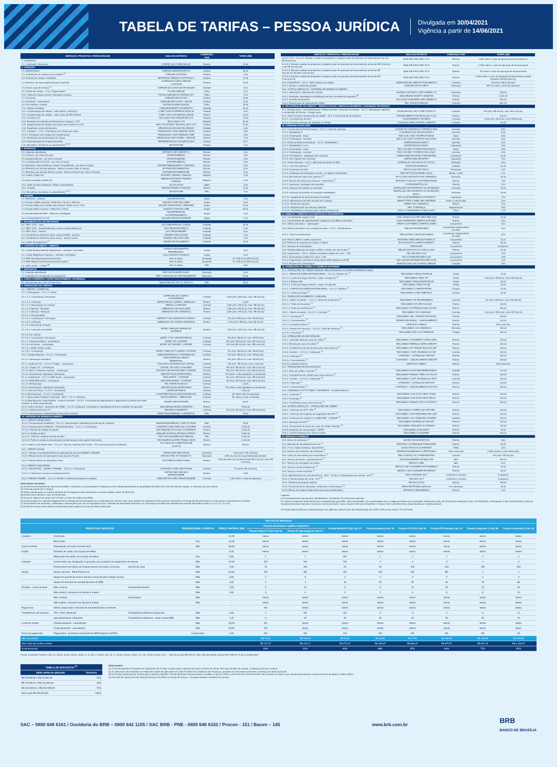TABELA DE TARIFAS – PESSOA JURÍDICA
Divulgada em 30/04/2021
Vigência a partir de 14/06/2021
| SERVIÇOS / PRODUTOS / PERIODICIDADE | SIGLA NO EXTRATO | COBRANÇA POR | TARIFA (R$) |
| --- | --- | --- | --- |
| 1. CADASTRO | | | |
| 1.1. Confecção / renovação | CONFECCAO / RENOVACAO | Evento | 41,00 |
| 2. CHEQUES | | | |
| 2.1. Administrativo | CHEQUE ADMINISTRATIVO | Cheque | 35,00 |
| 2.2. Acolhimento do cheque para custódia <sup>(2)</sup> | CHEQUE-CUSTODIA | Cheque | 0,95 |
| 2.3. Retirada de cheque custodiado | RETIRADA CHEQUE CUSTODIADO | Cheque | 13,00 |
| 2.4. Alteração da data programada para depósito | ALTERACAO DATA CHEQUE CUSTODIA | Cheque | 13,00 |
| 2.5. Avulso / guia de cheque <sup>(*)</sup> | CHEQUE AVULSO/GUIA DE SAQUE | Unidade | 3,00 |
| 2.6. Folhas de cheque – 2.6.1. Dispensadora | FOLHA CHEQUE | Folha | 2,00 |
| 2.6.2. Talão de cheque (caixa) / formulário contínuo | FOLHA CHEQUE F/CONTÍNUO (P) | Folha | 4,23 |
| 2.7. Devolvido | CHEQUE DEVOLVIDO | Cheque | 40,00 |
| 2.8. Devolvido - multa Bacen | CHEQUE DEVOLVIDO - MULTA | Cheque | 0,35 |
| 2.9. Pré-sustado / sustado | SUSTACAO/REVOGACAO | Folha | 15,00 |
| 2.10. Débitos acatados | CHEQUES/DEBITOS ACATADOS | Unidade | 40,00 |
| 2.11. Compensação de cheque - valor inferior a R$ 50,00 | COMP CH/VLR INFERIOR R$ 50,00 | Cheque | 2,00 |
| 2.12. Compensação de cheque - valor acima de R$ 4.999,99 | COMP CH/VLR ACIMA R$ 4.999,99 | Evento | 0,11% |
| 2.13. Inclusão CCF | INCLUSAO DE CHEQUE EM CCF | Cheque | 24,00 |
| 2.14. Exclusão do Cadastro de Emitente de Cheques - CCF | EXCLUSAO CCF | Registro | 51,00 |
| 2.15. Regularização de cheque sem fundo não incluído no CCF | REG CH S/FUNDO NAOINCLUIDO CCF | Cheque | 40,00 |
| 2.16. Requisição avulsa de talonário | REQUISICAO AVULSA TALONARIO | Unidade | 6,45 |
| 2.17. Cheques – 2.17.1. Transação com cheque por caixa | TRANSACAO COM CHEQUE CAIXA | Cheque | 4,50 |
| 2.17.2. Transação com cheque por compensação | TRANSACAO COM CHEQUE COMP | Cheque | 2,50 |
| 2.18. Reativação do fornecimento de cheque | REATIVACAO DE FORNEC. CHEQUE | Evento | 7,00 |
| 2.19. Representação de cheque devolvido | REPRESENTACAO CH DEVOLVIDO | Cheque | 11,77 |
| 2.20. Microfilme, microficha ou assemelhado <sup>(1) (*)</sup> | MICROFILME | Cheque | 7,00 |
| 3. EXTRATOS | | | |
| 3.1. Depósito identificado | EXTRATO DEP IDENTIF PJ | Extrato | 3,00 |
| 3.2. Pessoal - por mês ou fração | EXTRATOMES(P) | Extrato | 3,00 |
| 3.3. Autoatendimento - por mês ou fração | EXTRATOMES(E) | Extrato | 2,50 |
| 3.4. Correspondente no País - por mês ou fração | EXTRATOMES(C) | Extrato | 2,50 |
| 3.5. Eletrônico / Banco24Horas / Rede Compartilhada - por mês ou fração | EXTRATOMES(E)BANCO 24HORAS | Extrato | 2,50 |
| 3.6. Eletrônico por período pessoal - últimos 6 meses (mês ou fração) | EXTRATOMOVIMENTO(P) | Extrato | 6,00 |
| 3.7. Eletrônico por período demais canais - últimos 6 meses (por mês ou fração) | EXTRATOMOVIMENTO(E) | Extrato | 3,00 |
| 3.8. Padrão CNAB 240 | EXTRATO PADRAO CNAB240 | Registro | 0,35 |
| 3.9. Reenvio padrão CNAB 240 | REENVIO EXTRATO PADRAO CNAB240 | Registro | 0,35 |
| 3.10. Saldo via Banco24Horas / Rede Compartilhada | SLD BCO24H | Saldo | 2,50 |
| 3.11. Postado | TARIFA EXTRATO POSTADO | Evento | 10,00 |
| 3.12. Microfilme, microficha ou assemelhado <sup>(1) (*)</sup> | MICROFILME | Mês | 7,00 |
| 4. SAQUES | | | |
| 4.1. Eletrônico - pessoal | SAQUEPESSOAL | Saque | 3,00 |
| 4.2. Função crédito nacional - Rede Plus / Cirrus e 24Horas | SAQUE PLUS/FUNC CRED | Saque | 9,00 |
| 4.3. Função débito e/ou crédito internacional - Rede Cirrus / Plus | SAQUE CIRRUS/FUNC CRED/DEB | Saque | 20,00 |
| 4.4. Função débito nacional - Rede Plus / Cirrus | SAQUE PLUS/FUNC DEB | Saque | 20,00 |
| 4.5. Autoatendimento BRB - 24Horas e Interligado | SAQUETERMINAL AUTOATENDIMENTO | Saque | 2,00 |
| 4.6. Correspondente no País | SAQUECORRESPONDENTE | Saque | 2,00 |
| 5. MOVIMENTAÇÃO DE RECURSOS | | | |
| 5.1. TED / DOC - caixa | DOC/TEDPESSOAL (CAIXA) | Unidade | 18,75 |
| 5.2. TED / DOC - autoatendimento e outros meios eletrônicos | DOC/TEDELETRONICO | Unidade | 9,40 |
| 5.3. TED / DOC - internet | DOC/TEDINTERNET | Unidade | 9,40 |
| 5.4. Transferência eletrônica entre contas do BRB - pessoal | TRANSF. RECURSO(P) | Unidade | 2,00 |
| 5.5. Transferência eletrônica entre contas - demais canais | TRANSF. RECURSO (E/I) | Unidade | 1,20 |
| 5.6. Ordem de pagamento <sup>(*)</sup> | ORDEM DE PAGAMENTO | Unidade | 30,00 |
| 6. CARTÕES DE DÉBITO / CRÉDITO | | | |
| 6.1. Cartão Brasília Maestro Empresarial - emissão / reemissão | CARTAO BSB MAESTRO EMPRESARIAL | Cartão | 9,00 |
| 6.2. Cartão Magnético Poupança - emissão / reemissão | 2VIA-CARTAOPOUPANCA | Cartão | 9,00 |
| 6.3. BRB Visa Empresarial Internacional | Não se aplica | Anuidade | 12 x R$ 20,00 (R$ 240,00) |
| 6.4. BRB MasterCard Empresarial Internacional | Não se aplica | Anuidade | 12 x R$ 20,00 (R$ 240,00) |
| 6.5. SMS celular - Crédito <sup>(3)</sup> | Não se aplica | Mês | 3,00 |
| 7. DEPÓSITOS | | | |
| 7.1. Depósito identificado | DEPOSITOIDENTIFICADO | Operação | 5,00 |
| 7.2. Depósito de consignação em pagamento | DEP CONSIGNACAO EM PAGAMENTO | Operação | 15,00 |
| 8. CONTA CORRENTE / CONTA INVESTIMENTO / POUPANÇA | | | |
| 8.1. Manutenção de conta corrente ativa | MANUTENCAO DE C/C ATIVA PJ | Mês | 39,00 |
| 9. OPERAÇÕES DE CRÉDITO | | | |
| 9.1. CRÉDITO COMERCIAL | | | |
| 9.1.1. Antecipação – 9.1.1.1. Cartão | | | |
| 9.1.1.1.1. Contratação / renovação | ANTECIPACAO CARTAO CONTR/RENOV | Contrato | 0,5% (mín. R$ 20,00, máx. R$ 400,00) |
| 9.1.1.1.2. Liberação | ANTECIPACAO CARTAO LIBERACAO | Evento | 1,00% |
| 9.1.1.1.3. Reavaliação de contrato | REAVAL CONTRATO | Contrato | 0,5% (mín. R$ 20,00, máx. R$ 400,00) |
| 9.1.1.2. Duplicata - liberação | LIBERACAO DE DUPLICATA | Evento | 1,5% (mín. R$ 25,00, máx. R$ 250,00) |
| 9.1.1.3. Cobrança - liberação | LIBERACAO DE COBRANCA | Evento | 1,5% (mín. R$ 10,00, máx. R$ 100,00) |
| 9.1.1.4. Conta garantida | | | |
| 9.1.1.4.1. Contratação / renovação | ANTECIP CTA GARANTIDA CTR/RNV | Contrato | 3% (mín. R$ 58,00, máx. R$ 873,00) |
| 9.1.1.4.2. Liberação | LIBERACAO DE CONTA GARANTIDA | Evento | 0,2% (mín. R$ 8,00, máx. R$ 29,00) |
| 9.1.1.5. Desconto de cheques | | | |
| 9.1.1.5.1. Liberação de borderô | ANTEC CHEQUE LIBERACAO BORDERO | Borderô | 1,5% (mín. R$ 10,00, máx. R$ 100,00) |
| 9.1.1.6. De contrato | | | |
| 9.1.1.6.1. Contratação / renovação | ANTEC CTR CONTRAT/RENOV | Contrato | 3% (mín. R$ 58,00, máx. R$ 873,00) |
| 9.1.1.7. Nota promissória - contratação | ANTEC NP CONTRAT | Contrato | 3% (mín. R$ 100,00, máx. R$ 5.000,00) |
| 9.1.1.8. Hot money - contratação | ANTEC HOT MONEY CONTRAT | Contrato | 3% (mín,R$ 100,00, máx. R$ 5.000,00) |
| 9.1.1.9. Crédito rotativo cartão | | | |
| 9.1.1.9.1. Contratação | ANTEC CRED ROT CARTAO CONTRAT | Contrato | 2% (mín. R$ 58,00, máx. R$ 873,00) |
| 9.1.2. Cheque Especial – 9.1.2.1. Contratação | CHEQUE ESPECIAL-CONTRATACAO | Contrato | 3% (mín. R$ 52,00, máx. R$ 524,00) |
| 9.1.2.2. Renovação semestral | CHEQ ESPECIAL-RENOV SEMESTRAL | Evento | 3% (mín. R$ 52,00, máx. R$ 524,00) |
| 9.1.3. Capital de Giro – 9.1.3.1. Progiro - contratação | PROGIRO/CONTRATACAO CAPITAL | Contrato | 3% (mín. R$ 100,00, máx. 5.000,00) |
| 9.1.3.2. Progiro 13º - contratação | CAPITAL DE GIRO 13 SALARIO | Contrato | 3% (mín. R$ 100,00, máx. R$ 5.000,00) |
| 9.1.3.3. Micro / Pequena empresa - contratação | PROGIRO MICRO/PEQ EMP CONTRAT | Contrato | 3% (mín. R$ 100,00, máx. R$ 5.000,00) |
| 9.1.3.4. Amortização / liquidação antecipada | AMORT/LIQUID ANTECIPADA | Evento | 2% sobre o valor liquidado ou amortizado |
| 9.1.4. Investimento – 9.1.4.1. BRB Invest - contratação | BRB INVEST - CONTRAT | Contrato | 3% (mín. R$ 100,00, máx. R$ 5.000,00) |
| 9.1.4.2. BRB MPE Invest - contratação | BRB MPE INVEST - CONTRAT | Contrato | 3% (mín. R$ 100,00, máx. R$ 5.000,00) |
| 9.1.4.3. Estruturação | TAR. ESTRUTURACAO | Contrato | 1,00% |
| 9.1.4.4. Amortização / liquidação antecipada | AMORT/LIQUID ANTECIPADA | Evento | 2% sobre o valor liquidado ou amortizado |
| 9.1.5. Carta de Fiança – 9.1.5.1. Contratação | CARTA DE FIANCA | Contrato | 1.500,00 |
| 9.1.6. Microfinanças – 9.1.6.1. Contratação | CONT/RENOVACAO MICROFINANCAS | Contrato | 2% sobre valor da operação |
| 9.1.7. Microcrédito Produtivo Orientado - MPO – 9.1.7.1. Abertura | MICROCREDITO - ABERTURA | Contrato | 3% sobre o valor contratado |
| 9.1.8. Adiantamento a depositantes - excesso de limite – 9.1.8.1. Concessão de adiantamento a depositante (cobertura de saldo devedor ou limite ultrapassado) | ADIANT. DEPOSITANTE | Evento | 55,50 |
| 9.1.9. Outros serviços - operações de crédito – 9.1.9.1. Avaliação, reavaliação e substituição de bens recebidos em garantia | AVAL/REAVAL/SUBS GARANTIA | Evento | 2.500,00 |
| 9.1.9.2. Redirecionamento PJ | REDIRECIONAMENTO | Contrato | 3% (mín. R$ 100,00, máx. R$ 5.000,00) |
| 9.1.9.3. Manutenção e administração mensal de contratos | MANUT/ADM MENSAL CONTRATOS | Mês | 25,00 |
| 10. CARTEIRA DE DESENVOLVIMENTO | | | |
| 10.1. CRÉDITO IMOBILIÁRIO | | | |
| 10.1.1. Financiamento Imobiliário – 10.1.1.1. Manutenção e administração mensal de contratos | MANUT/ADM MENSAL CONT OP IMOB | Mês | 25,00 |
| 10.1.2. Financiamento Imobiliário - Plano Empresário – 10.1.2.1. Contratação | CONTRAT PLANO EMP NAO CONVENI | Contrato | 2.000,00 |
| 10.1.2.2. Estudo de análise de projeto | EST ANALISE PROJ NAO CONVENIAD | Evento | 2.500,00 |
| 10.1.2.3. Análise jurídica | ANALISE JURIDICA DE MAIS OPERAC | Evento | 2.500,00 |
| 10.1.2.4. Vistoria e medição mensal de obra | TAR VISTORIA/MEDICAO MENSAL | Mês | 2.400,00 |
| 10.1.2.5. Tarifa de anuência de operações (anuência para outro agente financeiro) | TAR ANUENCIA OPER FINANC IMOB | Evento | 2.000,00 |
| 10.1.3. Minha Casa Minha Vida – 10.1.3.1. Taxa de Cobertura de Custos - TCC de financiamento imobiliário | TCC TAXA DE COBERTURA DE CUSTOS | Evento | 800,00 |
| 10.2. CRÉDITO RURAL | | | |
| 10.2.1. Vistoria e acompanhamento de aplicação de recursos BNDES / FINAME | VIST/ACOMP RECURSOS | Operação | 0,5% (máx. R$ 2.500,00) |
| 10.2.2. Estudo técnico de operações rurais (exceto Pronaf) | ESTUDO TEC OP RURAIS PJ | Operação | 0,5% do valor do orçamento/saldo devedor |
| 10.2.3. Vistoria prévia de operações rurais | VIST PREVIA CRED RURAL | Evento | 0,5% do valor do orçamento (mín R$ 2.200,00, máx. R$ 5.000,00) |
| 10.3. CRÉDITO INDUSTRIAL | | | |
| 10.3.1. INDUSTRIAL - BNDES / FINAME – 10.3.1.1. Contratação | CONTRATO CRED INDUSTRIAL | Contrato | 2% (máx. R$ 3.000,00) |
| 10.3.1.2. Vistoria de recursos e acompanhamento | VIST/ACOMP RECURS BNDES/FINAME | Evento | 0,5% |
| 10.3.2. BNDES FINAME – 10.3.2.1. Estudo e análise de propostas e projetos | ANALISE PROJ REC BNDES/FINAME | Contrato | 0,2% sobre o valor da operação |
Observações da tabela:
(1) A tarifa de fornecimento de cópia de microfilme, microficha ou assemelhado é cobrada por mês independentemente da quantidade de folhas. Em caso de folha de cheque, a cobrança será por evento.
(2) Cobrada a partir do 1º cheque.
(3) Tarifa cobrada para um número ilimitado de mensagens e para transações na função crédito a partir de R$ 50,00.
(4) A tarifa será cobrada a cada 30 (trinta) dias.
(5) Prazo de vigência da tarifa é de 120 dias a contar da análise do crédito.
(6) A tarifa poderá ser cobrada integralmente na entrega da documentação ou na assinatura do contrato, bem como poderá ser cobrada de forma parcial, uma parte na entrega da documentação e a outra parte na assinatura do contrato.
(7) Fornecimento de atestados, certificados e declarações que não se enquadrem como "atestado de idoneidade financeira" ou "declaração de dados de emitentes de cheques devolvidos motivo 11 a 14, 21, 22 e 31".
(*) A tarifa do serviço será cobrada manualmente pelas agências no ato da efetiva realização.
| SERVIÇOS / PRODUTOS / PERIODICIDADE | SIGLA NO EXTRATO | COBRANÇA POR | TARIFA (R$) |
| --- | --- | --- | --- |
| 10.3.3. FCO – 10.3.3.1. Estudo e análise de propostas e projetos (valor da operação de financiamento de até R$ 15.000,00) | ANALISE PROJ REC FCO | Evento | 0,5% sobre o valor da operação de financiamento |
| 10.3.3.2. Estudo e análise de propostas e projetos (valor da operação de financiamento acima de R$ 15.000,00 e até R$ 200.000,00) | ANALISE PROJ REC FCO | Evento | 0,75% sobre o valor da operação de financiamento |
| 10.3.3.3. Estudo e análise de propostas e projetos (valor da operação de financiamento acima de R$ 200.000,00 até R$ 1.000.000,00) | ANALISE PROJ REC FCO | Evento | 1% sobre o valor da operação de financiamento |
| 10.3.3.4. Estudo e análise de propostas e projetos (valor da operação de financiamento acima de R$ 1.000.000,00) | ANALISE PROJ REC FCO | Evento | 1,25% sobre o valor da operação de financiamento (tarifa limitada a R$ 500.000,00) |
| 10.4. FUNGETUR – 10.4.1. Tarifa abertura de crédito | ABERTURA DE CRÉDITO FUNGENTUR | Contrato | 3% (máx. R$ 10.000,00) |
| 10.4.2. Estudo e análise de projetos | ANÁLISE DE PROJETO | Operação | Até 2% sobre o valor da operação |
| 10.5. OUTROS SERVIÇOS - CARTEIRA DE DESENVOLVIMENTO | | | |
| 10.5.1. Aditamento / alteração de contrato | ADITAM CONTRATO CART DESENV PJ | Operação | 250,00 |
| 10.5.2. Avaliação, reavaliação e substituição de bens recebidos em garantia <sup>(6)</sup> | AVAL/REAVAL/SUBST GARANTIA | Evento | 2.500,00 |
| 10.5.3. Inclusão de gravame | INCLUSAO GRAVAME CART DESEN PJ | Evento | 400,00 |
| 10.5.4. Estruturação de operação de crédito | TAR. ESTRUTURACAO | Contrato | Até 2% |
| 11. RECUPERAÇÃO DE CRÉDITO - RENEGOCIAÇÃO / REESCALONAMENTO / ASSUNÇÃO DE DÍVIDAS | | | |
| 11.1. Renegociação / reescalonamento / refinanciamento / assunção de dívidas – 11.1.1. Atualização cadastral e composição de dívidas - renegociação | ATUALIZACAO CAD COMP DIVIDA PJ | Contrato | 3% (mín. R$ 400,00, máx. R$ 4.000,00) |
| 11.2. Outros serviços recuperação de crédito – 11.2.1. Fornecimento de recálculo | FORNECIMENTO DE RECALCULO (2º) | Evento | 100,00 |
| 11.2.2. Levantamento de bens | LEVANTAMENTO DE BENS | Consulta | 0,5% (mín. R$ 50,00, máx. R$ 800,00) |
| 11.2.3. Consulta a serviços de proteção ao crédito | CONSULTA SERV PROTEC CREDITO | Consulta | 50,00 |
| 12. COBRANÇA BANCÁRIA | | | |
| 12.1. Convencional (emissão banco) – 12.1.1. Carnê de cobrança | CARNE DE COBRANCA-CONVENCIONAL | Inclusão | 5,90 |
| 12.1.2. Modalidade 3 | CONVENCIONAL MODALIDADE 3 | Inclusão | 5,00 |
| 12.1.3. Postecipada - baixa | TAR COB CONV POSTECIP BAIXA | Baixa | 3,90 |
| 12.1.4. Postecipada - inclusão | TAR COB CONV POSTECIP INCLUSAO | Inclusão | 0,40 |
| 12.2. Direta (emissão beneficiário) – 12.2.1. Modalidade 2 | DIRETA MODALIDADE 2 | Inclusão | 5,00 |
| 12.2.2. Modalidades 1 ou 5 | DIRETA MODALIDADE 1 | Liquidação | 4,50 |
| 12.2.3. Postecipada - baixa | TAR COB REG POSTECIPADA BAIXA | Baixa | 3,90 |
| 12.2.4. Postecipada - inclusão | TAR COB REG POSTECIP INCLUSAO | Inclusão | 0,30 |
| 12.2.5. Pré-impresso - liquidação (em extinção) | DIRETA SEM REGISTRO PRE-IMPRES | Liquidação | 10,00 |
| 12.2.6. Sem registro (em extinção) | DIRETA SEM REGISTRO | Liquidação | 7,90 |
| 12.3. Outros Serviços – 12.3.1. Alteração de dados do título | ALTERACAO DE DADOS DO TITULO | Alteração | 4,90 |
| 12.3.2. Carta de anuência <sup>(*)</sup> | CARTA DE ANUENCIA | Unidade | 10,00 |
| 12.3.3. Devolução de título | DEVOLUCAO DE TITULO | Devolução | 1,40 |
| 12.3.4. Distribuição de bloquetos / carnês - via agência beneficiária | TAR DIST BLOQ/CARNE VIA AG | Boleto / carnê | 0,70 |
| 12.3.5. Exclusão de arquivo de cobrança <sup>(*)</sup> | EXCLUSAO ARQUIVOS DE COBRANCA | Exclusão | 25,00 |
| 12.3.6. Extrato de posição de cobrança - francesinha <sup>(*)</sup> | EXTRATO POSICAO COB FRANCESINH | Evento | 7,80 |
| 12.3.7. Impressão / postagem de bloquetos | POSTAGEM/TITULOS | Evento | 2,10 |
| 12.3.8. Instrução de protesto ou sustação | INSTRUÇÃO DE PROTESTO OU SUSTAÇÃO | Instrução | 10,50 |
| 12.3.9. Instrução de protesto ou sustação modalidade 1 | INSTRUÇÃO DE PROTESTO OU SUSTAÇÃO MOD 1 | Instrução | 18,00 |
| 12.3.10. Liquidação de apontamentos de protesto | TAR LIQ APONTAMENTO PROTESTO | Liquidação | 7,90 |
| 12.3.11. Manutenção de título vencido (em carteira) | MANUT TITULO VENC EM CARTEIRA | Título a cada 30 dias | 2,00 |
| 12.3.12. Rateio de cobrança | RATEIO DE COBRANCA | Evento | 1,20 |
| 12.3.13. Regularização de cobrança rejeitada | REG COBRANÇA | Regularização | 6,50 |
| 12.3.14. Transferência cobrança para carteira de desconto | TITULO TRANSFERIDO-DESCONTO | Título | 1,70 |
| 13. DÉBITOS / CRÉDITOS AUTOMÁTICOS E PAGAMENTOS | | | |
| 13.1. Cancelamento arquivo / lote | CANC ARQUIVO/LOTE-DEB/CRED AUT | Evento | 29,00 |
| 13.2. Cancelamento de agendamento / pagamento de débito automático | CANC AGEND/PAG DEBITO AUTOMAT | Evento | 3,10 |
| 13.3. Débito automático - repescagem | DEBITO AUTOMATICO-REPESCAGEM | Lançamento | 3,10 |
| 13.4. Débito automático com consulta de saldo – 13.4.1. CDA Empresa | DEB AUTOM EMPRESA | Lançamento independente de saldo | 6,20 |
| 13.4.2. CDA Concessionárias | DEB AUTOM CONCESSIONARIA | Lançamento independente de saldo | 6,20 |
| 13.5. Estorno débito / crédito automático | ESTORNO DEB/CRED AUTOMATICO | Lançamento | 12,10 |
| 13.6. Estornos de arquivos de crédito ou débito | EST ARQUIVOS CREDITO/DEBITO | Arquivo | 50,00 |
| 13.7. Serviços de arrecadação | TARIFA ARR | Lançamento | A negociar |
| 13.8. Redisponibilização de arquivo débito / crédito com até 60 dias <sup>(*)</sup> | REDISP ARQUIVO D/C ATE 60 DIAS | Evento | 20,00 |
| 13.9. Pagamentos – 13.9.1. Salário e similares crédito em conta - CDA | PAG SALARIO CDA | Lançamento | 2,99 |
| 13.9.2. Fornecedores crédito em conta - CDA | PAG FORNECEDORES CDA | Lançamento | 2,99 |
| 13.9.4. Pagamentos, similares e fornecedores BRB Negócios (GPW) | PAG SALARIO/FORNECEDORES GPW | Lançamento | 2,99 |
| 13.9.5. Emissão de contracheque | EMISSAO DE 2VIA CONTRA CHEQUE | Unidade | 3,90 |
| 14. OPERAÇÕES DE CÂMBIO E COMÉRCIO EXTERIOR | | | |
| 14.1. OPERAÇÕES DE CÂMBIO MANUAL RELACIONADAS A VIAGENS INTERNACIONAIS | | | |
| 14.1.1. VENDA DE MOEDA ESTRANGEIRA – 14.1.1.1. Espécie (P) <sup>(*)</sup> | TARCAMBIO VENDA ESPECIE | Venda | 70,00 |
| 14.1.1.2. Cartão pré-pago emissão / carga / recarga (P) <sup>(*)</sup> | TARCAMBIO VEND P/P | Venda | 1,5% (mín. R$ 46,00, máx. R$ 200,00) |
| 14.1.1.3. Espécie (E) | TARCAMBIO VENDA ESPECIE (E) | Venda | 30,00 |
| 14.1.1.4. Cartão pré-pago emissão / carga / recarga (E) | TARCAMBIO VEND P/P (E) | Venda | 30,00 |
| 14.1.2. COMPRA DE MOEDA ESTRANGEIRA – 14.1.2.1. Espécie <sup>(*)</sup> | TARCAMBIO COMPRA ESPEC | Compra | 70,00 |
| 14.1.2.2. Cartão pré-pago <sup>(*)</sup> | TARCAMBIO COMP PRE/PAGO | Compra | 50,00 |
| 14.2. ORDEM DE PAGAMENTO / CHEQUES | | | |
| 14.2.1. Ordens recebidas – 14.2.1.1. Tarifa de recebimento <sup>(*)</sup> | TARCAMBIO OR RECEBIMENTO | Contrato | 1% (mín. R$ 80,00, máx. R$ 280,00) |
| 14.2.1.2. Tarifa de devolução <sup>(*)</sup> | TARCAMBIO OR DEVOLUCAO | Evento | 100,00 |
| 14.2.1.3. Tarifa de transferência <sup>(*)</sup> | TARCAMBIO OR TRANSF BANCOS EXP | Evento | 250,00 |
| 14.2.2. Ordens enviadas – 14.2.2.1. Comissão <sup>(*)</sup> | TARCAMBIO OE COMISSAO | Contrato | 1,5% (mín. R$ 90,00, máx. R$ 700,00) |
| 14.2.2.2. Devolução <sup>(*)</sup> | TARCAMBIO DEV ORDENS ENVIADAS | Evento | 100,00 |
| 14.2.2.3. Cancelamento <sup>(*)</sup> | ORDENS ENVIADAS - CANCELAMENTO | Evento | 100,00 |
| 14.2.2.4. Despesa externa <sup>(*)</sup> | DESP EXT CAMBIO | Evento | Sem valor fixo |
| 14.2.3. Cheque em cobrança – 14.2.3.1. Tarifa de cobrança <sup>(*)</sup> | TARCAMBIO CH COBRANCA | Remessa | 150,00 |
| 14.2.3.2. Devolução <sup>(*)</sup> | TARCAMBIO DEV CH COBRANCA | Cheque | 150,00 |
| 14.3. OPERAÇÕES DE IMPORTAÇÃO | | | |
| 14.3.1. Comissão abertura carta de crédito <sup>(*)</sup> | TARCAMBIO COM ABERT CARTA CRED | Evento | 300,00 |
| 14.3.2. Emenda de carta de crédito <sup>(*)</sup> | TARCAMBIO EMENDA CARTA CREDITO | Evento | 200,00 |
| 14.3.3. Transferência de documentos para outros bancos <sup>(*)</sup> | TARCAMBIO OR TRANSF BANCOS IMP | Evento | 250,00 |
| 14.3.4. Contrato – 14.3.4.1. Celebração <sup>(*)</sup> | TARCAMBIO CONT CELEBRACAO IMP | Contrato | 300,00 |
| 14.3.4.2. Alteração <sup>(*)</sup> | CONTRATO - ALTERACAO IMPORT | Evento | 200,00 |
| 14.3.4.3. Cancelamento <sup>(*)</sup> | CONTRATO - CANCELAMENTO IMPORT | Evento | 250,00 |
| 14.3.4.4. Despesa externa | DESP EXT CAMBIO | Evento | Sem valor fixo |
| 14.4. OPERAÇÕES DE EXPORTAÇÃO | | | |
| 14.4.1. Aviso de crédito / emenda <sup>(*)</sup> | TARCAMBIO AVISOCRED/EMENDA/EXP | Unidade | 200,00 |
| 14.4.2. Transferência de créditos para outros bancos <sup>(*)</sup> | TARCAMBIO TRANSF CRED OUT BCOS | Evento | 250,00 |
| 14.4.3. Contrato – 14.4.3.1. Celebração <sup>(*)</sup> | TARCAMBIO CONT CELEBRACAO EXP | Contrato | 300,00 |
| 14.4.3.2. Alteração <sup>(*)</sup> | CONTRATO - ALTERACAO EXPORT | Evento | 200,00 |
| 14.4.3.3. Cancelamento <sup>(*)</sup> | CONTRATO - CANCELAMENTO EXPORT | Evento | 250,00 |
| 14.5. COBRANÇA "DO" E "PARA" O EXTERIOR - Comércio Exterior | | | |
| 14.5.1. Comissão <sup>(*)</sup> | TARCAMBIO COB DO E P/EXT COMIS | Evento | 300,00 |
| 14.5.2. Devolução <sup>(*)</sup> | TARCAMBIO COB DO E P/EXT DEVOL | Evento | 100,00 |
| 14.5.3. Transferência para outros bancos <sup>(*)</sup> | TARCAMBIO TRANSF DOCS P/OUTBCO | Evento | 250,00 |
| 14.6. OUTROS SERVIÇOS - OPERAÇÕES DE CÂMBIO | | | |
| 14.6.1. Confecção de ROF / IED <sup>(*)</sup> | TARCAMBIO CONFECCAO ROF/IED | Evento | 450,00 |
| 14.6.2. Confecção de esquema de pagamento de ROF <sup>(*)</sup> | TARCAMBIO CONF ESQUEMA PAG ROF | Evento | 130,00 |
| 14.6.3. Confecção de cadastro no SISBACEN - CADEMP <sup>(*)</sup> | TARCAMBIO CAD SISBACEN CADEMP | Cadastro | 100,00 |
| 14.6.4. Alteração de ROF <sup>(*)</sup> | TARCAMBIO ALTERACAO DE ROF | Evento | 200,00 |
| 14.6.5. Transmissão de fiança por carta de crédito "standby" <sup>(*)</sup> | TARCAMBIO FIAN M/E CR STANDBY | Evento | 200,00 |
| 14.6.6. Despesas de comunicação - SWIFT | TARCAMBIO COM SWIFT | Evento | 75,00 |
| 14.6.7. Courrier internacional / porte / malote | TARCAMBIO COURRIER | Evento | 300,00 |
| 15. SERVIÇOS DIVERSOS | | | |
| 15.1. Abono de assinatura <sup>(*)</sup> | ABONO DE ASSINATURA | Evento | 5,50 |
| 15.2. Atestado de idoneidade financeira <sup>(*)</sup> | ATESTADO IDONEIDADE FINANCEIRA | Evento | 60,00 |
| 15.3. 2ª via / Cópia contratos / documentos | 2VIA/COPIA DOC/CONTRATO | Folha | 1,50 |
| 15.4. Reserva de numerário não efetivada <sup>(*)</sup> | RESERVA NUMERARIO N EFETIVADA | Valor reservado | 0,25% (sobre o valor reservado) |
| 15.5. Coleta de documento para empréstimo <sup>(*)</sup> | TAR COLETA DOC P/ EMPRESTIMO | Contrato | 2% (máx. R$ 150,00) |
| 15.6. Serviço de malote - processamento <sup>(*)</sup> | PROCESSAMENTO DE MALOTE | Mês | 400,00 |
| 15.7. Serviço de mensagem via celular | SERVICO SMS | Mês | 5,00 |
| 15.8. Serviço courrier programado <sup>(*)</sup> | SERVIÇO DE COURRIER PROGRAMADO | Evento | 20,00 |
| 15.9. Serviço courrier expresso <sup>(*)</sup> | SERVICO DE COURRIER EXPRESSO | Evento | 25,00 |
| 15.10. Administração de conta de terceiro - ACT – 15.10.1. Customização de contrato - ACT <sup>(*)</sup> | TAR CONTRATO ACT | Conforme o contrato | A negociar |
| 15.10.2. Movimentação de conta - ACT <sup>(*)</sup> | TAR MOV ACT | Conforme o contrato | A negociar |
| 15.11. Relatório de bloqueio judicial | REL BLOQ JUD | Evento | 150,00 |
| 15.12. Fornecimento de atestados, certificados e declarações <sup>(7)</sup> | ATES/CERTIF/DECLARACAO | Por solicitação | 30,00 |
| 15.13. Extrato de cheques disponíveis para baixa (inutilizados) | EXTRATOCHEQUEBAIXA | Extrato | 2,00 |
Legenda:
(C) Correspondente não bancário; (E) Eletrônico; (I) Internet; (P) Presencial / pessoal
Os valores constantes desta tabela foram estabelecidos pelo BRB - Banco de Brasília, em conformidade com o Código de Defesa do Consumidor, Resolução 3.919, de 25/11/2010, Resolução 4.021, de 29/09/2011, e Resolução 4.196, de 15/03/2013, todas do Conselho Monetário Nacional e do Banco Central do Brasil, Carta-Circular 3.349, de 31/10/2008, e Circular 3.512, de 25/11/2010, ambas do Banco Central do Brasil.
Os fundos disponíveis para comercialização nas agências cobram taxas de administração de 0,20% a 5% ao ano sobre o PL do Fundo.
| PACOTE DE SERVIÇOS | | | | | | | | | | | | |
| --- | --- | --- | --- | --- | --- | --- | --- | --- | --- | --- | --- | --- |
| PRODUTOS E SERVIÇOS | | | PERIODICIDADE / EVENTOS | PREÇO UNITÁRIO (R$) | Pacotes destinados a público específico | | Pacote Brasília PJ (1) Cód. 27 | Pacote Empresa Cód. 34 | Pacote PJ PLUS Cód. 31 | Pacote PJ Premium Cód. 42 | Pacote Corporate 1 Cód. 39 | Pacote Corporate 2 Cód. 40 |
| | | | | | Pacote Cultura PJ (3) Cód. 56 | Pacote PJ Agronegócio Cód. 57 | | | | | | |
| Cadastro | Confecção | | - | 41,00 | Isento | Isento | Isento | Isento | Isento | Isento | Isento | Isento |
| | Renovação | | Ano | 41,00 | Isento | Isento | Isento | Isento | Isento | Isento | Isento | Isento |
| Conta corrente | Manutenção de conta corrente ativa | | Mês | 39,00 | Isento | Isento | Isento | Isento | Isento | Isento | Isento | Isento |
| Cartão | Emissão de cartão com função de débito | | - | 9,00 | Isento | Isento | Isento | Isento | Isento | Isento | Isento | Isento |
| | Reemissão de cartão com função de débito | | Ano | 9,00 | 1 | 1 | ND | 1 | 1 | 1 | 2 | 3 |
| Cheques | Contraordem (ou revogação) e oposição (ou sustação) ao pagamento de cheque | | Mês | 15,00 | ND | ND | ND | 2 | 3 | 3 | 4 | 5 |
| | Fornecimento de folhas de cheque (exceto formulário contínuo) | Guichê de caixa | Mês | 2,00 | 16 | 100 | 20 | 40 | 100 | 120 | 150 | 200 |
| Saque | Saque nacional - Rede Plus/Cirrus | | Mês | 20,00 | ND | ND | ND | ND | ND | ND | 1 | 1 |
| | Saque em guichê de caixa e demais canais (exceto cheque avulso) | | Mês | 3,00 | 2 | 6 | 4 | 4 | 4 | 4 | 4 | 4 |
| | Saque em terminal de autoatendimento do BRB | | Mês | 2,00 | 4 | 4 | 30 | 30 | 50 | 60 | 70 | 80 |
| Extratos - conta corrente | Mês corrente | Via Autoatendimento | Mês | 2,50 | 5 | 10 | 6 | 8 | 12 | 20 | 30 | 30 |
| | Mês anterior, inclusive nos últimos 6 meses | | Mês | 3,00 | 3 | 6 | 2 | 2 | 6 | 6 | 8 | 13 |
| | Mês corrente | Via Banknet | Mês | - | Isento | Isento | Isento | Isento | Isento | Isento | Isento | Isento |
| | Mês anterior, inclusive nos últimos 6 meses | | Mês | - | Isento | Isento | Isento | Isento | Isento | Isento | Isento | Isento |
| Pagamento | Débito programado / terminal de autoatendimento e internet | | - | - | ND | Isento | Isento | Isento | Isento | Isento | Isento | Isento |
| Transferência de recursos | TED / DOC (Banknet) | Transferência eletrônica disponível | Mês | 9,40 | 1 | ND | ND | 3 | 3 | 4 | 6 | 8 |
| | Autoatendimento e Banknet | Transferência eletrônica - entre contas BRB | Mês | 1,20 | 6 | 40 | 40 | 45 | 45 | 50 | 55 | 70 |
| Limite de crédito | Cheque especial - manutenção | | Mês | 25,00 | ND | Isento | Isento | Isento | Isento | Isento | Isento | Isento |
| | Conta garantida - manutenção | | Mês | 25,00 | ND | Isento | Isento | Isento | Isento | Isento | Isento | Isento |
| Folha de pagamento | Pagamentos, similares e fornecedores BRB Negócios (GPW) | | Lançamento | 2,99 | ND | ND | ND | ND | ND | ND | ND | 50 |
| Valor do pacote | | | | | R$ 22,00 | R$ 199,90 | R$ 28,90 | R$ 46,90 | R$ 74,90 | R$ 109,90 | R$ 199,00 | R$ 229,90 |
| Valor total das tarifas avulsas | | | | | R$ 127,27 | R$ 410,17 | R$ 273,42 | R$ 383,37 | R$ 580,37 | R$ 675,77 | R$ 847,32 | R$ 1.184,37 |
| % de economia | | | | | 83% | 51% | 90% | 88% | 87% | 84% | 77% | 81% |
Pacote Corporate Premium Cód. 41: Isento, Isento, Isento, Isento, 4, 6, 400, 2, Isento, 100, 30, 17, Isento, Isento, Isento, 10, 100, Isento, Isento, 100 — Valor do pacote R$ 299,90; Valor total das tarifas avulsas R$ 1.939,42; % de economia 85%
| TABELA DE DESCONTOS <sup>(2)</sup> | |
| --- | --- |
| Saldo médio de aplicação | Desconto |
| R$ 50.000,00 a R$ 70.000,00 | 25% |
| R$ 70.000,01 a R$ 110.000,00 | 40% |
| R$ 110.000,01 a R$ 219.999,99 | 70% |
| Maior que R$ 220.000,00 | 100% |
Observações:
(1) O Pacote Brasília PJ só pode ser cadastrado até 15 dias corridos após a abertura da conta corrente do cliente. Em caso de folha de cheque, a cobrança será por eventos.
(2) Os descontos são baseados na média dos saldos de aplicações em CDB, Fundos e/ou Caderneta de Poupança, apurada nos três meses anteriores à cobrança da tarifa do pacote.
(3) A cobrança desse pacote iniciará após o primeiro depósito. Pacote destinado exclusivamente ao público a que se refere a Lei 5.021/2013, de 22/01/2013, de Incentivo à Cultura e aos clientes que possuem contas do Fundo de Apoio à Cultura (FAC).
(4) Para fins de cálculo do valor total dos serviços incluídos no Pacote de Serviço, a franquia ilimitada considera 30 eventos.
SAC – 0800 648 6161 / Ouvidoria do BRB – 0800 642 1105 / SAC BRB - PNE - 0800 648 6162 / Procon - 151 / Bacen – 145 www.brb.com.br BRB
BANCO DE BRASÍLIA